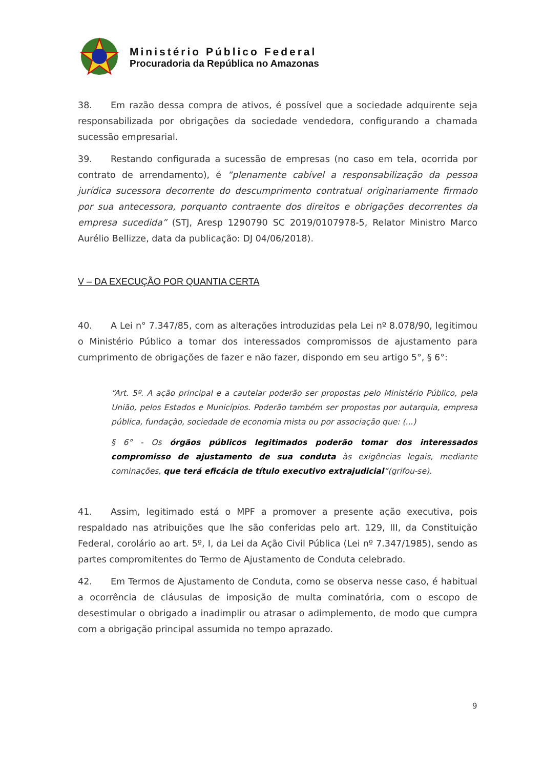Ministério Público Federal
Procuradoria da República no Amazonas
38. Em razão dessa compra de ativos, é possível que a sociedade adquirente seja responsabilizada por obrigações da sociedade vendedora, configurando a chamada sucessão empresarial.
39. Restando configurada a sucessão de empresas (no caso em tela, ocorrida por contrato de arrendamento), é “plenamente cabível a responsabilização da pessoa jurídica sucessora decorrente do descumprimento contratual originariamente firmado por sua antecessora, porquanto contraente dos direitos e obrigações decorrentes da empresa sucedida” (STJ, Aresp 1290790 SC 2019/0107978-5, Relator Ministro Marco Aurélio Bellizze, data da publicação: DJ 04/06/2018).
V – DA EXECUÇÃO POR QUANTIA CERTA
40. A Lei n° 7.347/85, com as alterações introduzidas pela Lei nº 8.078/90, legitimou o Ministério Público a tomar dos interessados compromissos de ajustamento para cumprimento de obrigações de fazer e não fazer, dispondo em seu artigo 5°, § 6°:
“Art. 5º. A ação principal e a cautelar poderão ser propostas pelo Ministério Público, pela União, pelos Estados e Municípios. Poderão também ser propostas por autarquia, empresa pública, fundação, sociedade de economia mista ou por associação que: (...)
§ 6° - Os órgãos públicos legitimados poderão tomar dos interessados compromisso de ajustamento de sua conduta às exigências legais, mediante cominações, que terá eficácia de título executivo extrajudicial“(grifou-se).
41. Assim, legitimado está o MPF a promover a presente ação executiva, pois respaldado nas atribuições que lhe são conferidas pelo art. 129, III, da Constituição Federal, corolário ao art. 5º, I, da Lei da Ação Civil Pública (Lei nº 7.347/1985), sendo as partes compromitentes do Termo de Ajustamento de Conduta celebrado.
42. Em Termos de Ajustamento de Conduta, como se observa nesse caso, é habitual a ocorrência de cláusulas de imposição de multa cominatória, com o escopo de desestimular o obrigado a inadimplir ou atrasar o adimplemento, de modo que cumpra com a obrigação principal assumida no tempo aprazado.
9